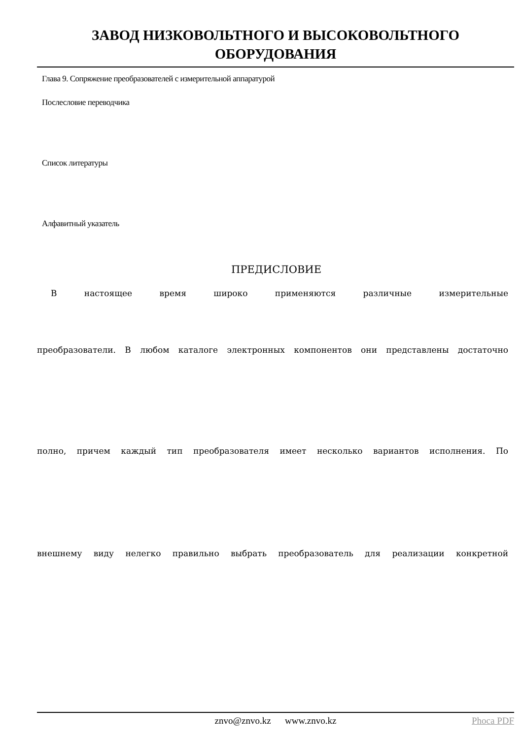ЗАВОД НИЗКОВОЛЬТНОГО И ВЫСОКОВОЛЬТНОГО
ОБОРУДОВАНИЯ
Глава 9. Сопряжение преобразователей с измерительной аппаратурой
Послесловие переводчика
Список литературы
Алфавитный указатель
ПРЕДИСЛОВИЕ
В настоящее время широко применяются различные измерительные
преобразователи. В любом каталоге электронных компонентов они представлены достаточно
полно, причем каждый тип преобразователя имеет несколько вариантов исполнения. По
внешнему виду нелегко правильно выбрать преобразователь для реализации конкретной
znvo@znvo.kz www.znvo.kz Phoca PDF